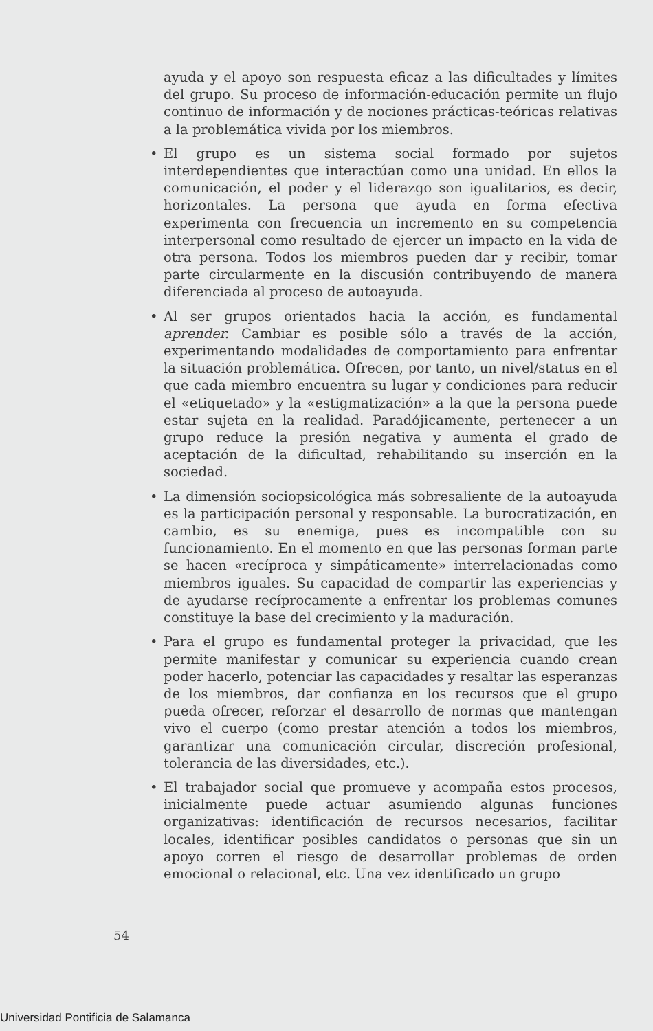ayuda y el apoyo son respuesta eficaz a las dificultades y límites del grupo. Su proceso de información-educación permite un flujo continuo de información y de nociones prácticas-teóricas relativas a la problemática vivida por los miembros.
• El grupo es un sistema social formado por sujetos interdependientes que interactúan como una unidad. En ellos la comunicación, el poder y el liderazgo son igualitarios, es decir, horizontales. La persona que ayuda en forma efectiva experimenta con frecuencia un incremento en su competencia interpersonal como resultado de ejercer un impacto en la vida de otra persona. Todos los miembros pueden dar y recibir, tomar parte circularmente en la discusión contribuyendo de manera diferenciada al proceso de autoayuda.
• Al ser grupos orientados hacia la acción, es fundamental aprender. Cambiar es posible sólo a través de la acción, experimentando modalidades de comportamiento para enfrentar la situación problemática. Ofrecen, por tanto, un nivel/status en el que cada miembro encuentra su lugar y condiciones para reducir el «etiquetado» y la «estigmatización» a la que la persona puede estar sujeta en la realidad. Paradójicamente, pertenecer a un grupo reduce la presión negativa y aumenta el grado de aceptación de la dificultad, rehabilitando su inserción en la sociedad.
• La dimensión sociopsicológica más sobresaliente de la autoayuda es la participación personal y responsable. La burocratización, en cambio, es su enemiga, pues es incompatible con su funcionamiento. En el momento en que las personas forman parte se hacen «recíproca y simpáticamente» interrelacionadas como miembros iguales. Su capacidad de compartir las experiencias y de ayudarse recíprocamente a enfrentar los problemas comunes constituye la base del crecimiento y la maduración.
• Para el grupo es fundamental proteger la privacidad, que les permite manifestar y comunicar su experiencia cuando crean poder hacerlo, potenciar las capacidades y resaltar las esperanzas de los miembros, dar confianza en los recursos que el grupo pueda ofrecer, reforzar el desarrollo de normas que mantengan vivo el cuerpo (como prestar atención a todos los miembros, garantizar una comunicación circular, discreción profesional, tolerancia de las diversidades, etc.).
• El trabajador social que promueve y acompaña estos procesos, inicialmente puede actuar asumiendo algunas funciones organizativas: identificación de recursos necesarios, facilitar locales, identificar posibles candidatos o personas que sin un apoyo corren el riesgo de desarrollar problemas de orden emocional o relacional, etc. Una vez identificado un grupo
54
Universidad Pontificia de Salamanca